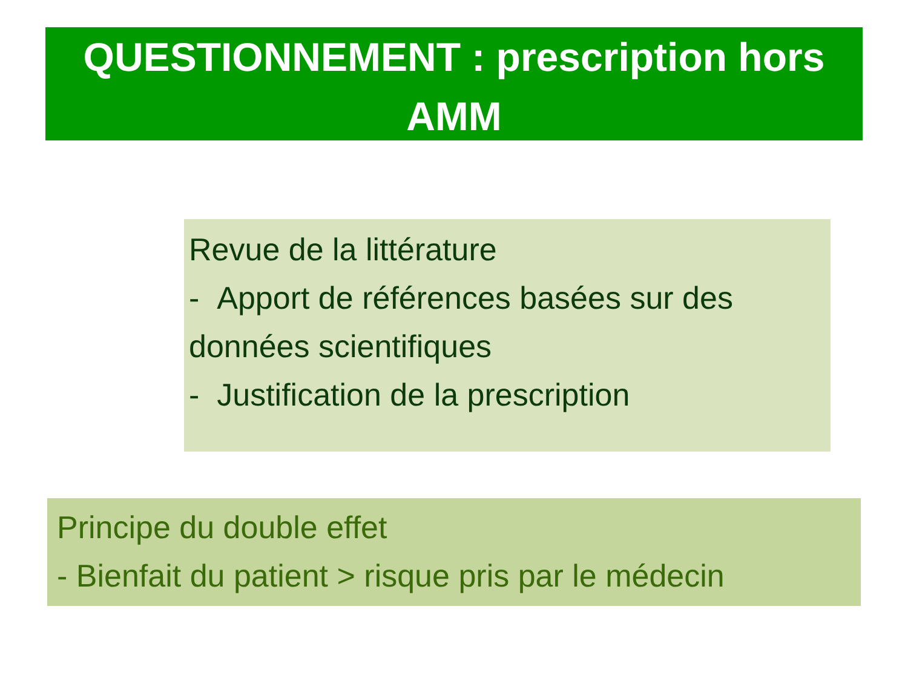QUESTIONNEMENT : prescription hors
AMM
Revue de la littérature
- Apport de références basées sur des données scientifiques
- Justification de la prescription
Principe du double effet
- Bienfait du patient > risque pris par le médecin